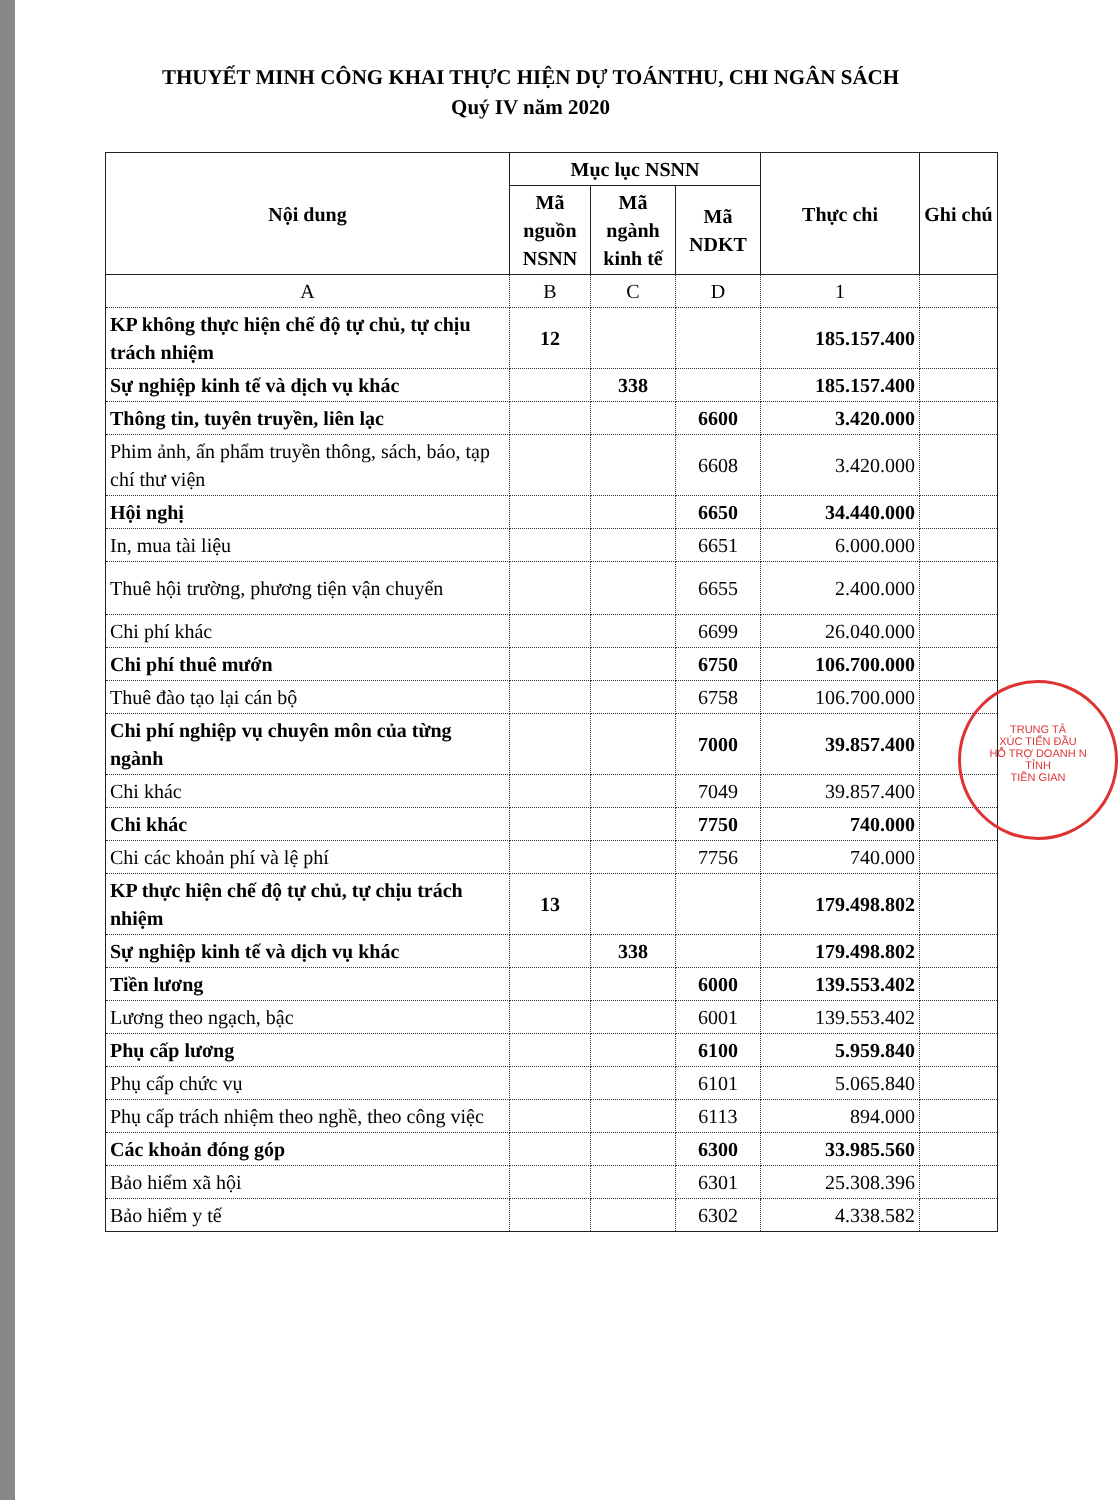THUYẾT MINH CÔNG KHAI THỰC HIỆN DỰ TOÁNTHU, CHI NGÂN SÁCH
Quý IV năm 2020
| Nội dung | Mục lục NSNN | | | Thực chi | Ghi chú |
| --- | --- | --- | --- | --- | --- |
| | Mã nguồn NSNN | Mã ngành kinh tế | Mã NDKT | | |
| A | B | C | D | 1 | |
| KP không thực hiện chế độ tự chủ, tự chịu trách nhiệm | 12 | | | 185.157.400 | |
| Sự nghiệp kinh tế và dịch vụ khác | | 338 | | 185.157.400 | |
| Thông tin, tuyên truyền, liên lạc | | | 6600 | 3.420.000 | |
| Phim ảnh, ấn phẩm truyền thông, sách, báo, tạp chí thư viện | | | 6608 | 3.420.000 | |
| Hội nghị | | | 6650 | 34.440.000 | |
| In, mua tài liệu | | | 6651 | 6.000.000 | |
| Thuê hội trường, phương tiện vận chuyển | | | 6655 | 2.400.000 | |
| Chi phí khác | | | 6699 | 26.040.000 | |
| Chi phí thuê mướn | | | 6750 | 106.700.000 | |
| Thuê đào tạo lại cán bộ | | | 6758 | 106.700.000 | |
| Chi phí nghiệp vụ chuyên môn của từng ngành | | | 7000 | 39.857.400 | |
| Chi khác | | | 7049 | 39.857.400 | |
| Chi khác | | | 7750 | 740.000 | |
| Chi các khoản phí và lệ phí | | | 7756 | 740.000 | |
| KP thực hiện chế độ tự chủ, tự chịu trách nhiệm | 13 | | | 179.498.802 | |
| Sự nghiệp kinh tế và dịch vụ khác | | 338 | | 179.498.802 | |
| Tiền lương | | | 6000 | 139.553.402 | |
| Lương theo ngạch, bậc | | | 6001 | 139.553.402 | |
| Phụ cấp lương | | | 6100 | 5.959.840 | |
| Phụ cấp chức vụ | | | 6101 | 5.065.840 | |
| Phụ cấp trách nhiệm theo nghề, theo công việc | | | 6113 | 894.000 | |
| Các khoản đóng góp | | | 6300 | 33.985.560 | |
| Bảo hiểm xã hội | | | 6301 | 25.308.396 | |
| Bảo hiểm y tế | | | 6302 | 4.338.582 | |
TRUNG TÂ
XÚC TIẾN ĐẦU
HỖ TRỢ DOANH N
TỈNH
TIỀN GIAN